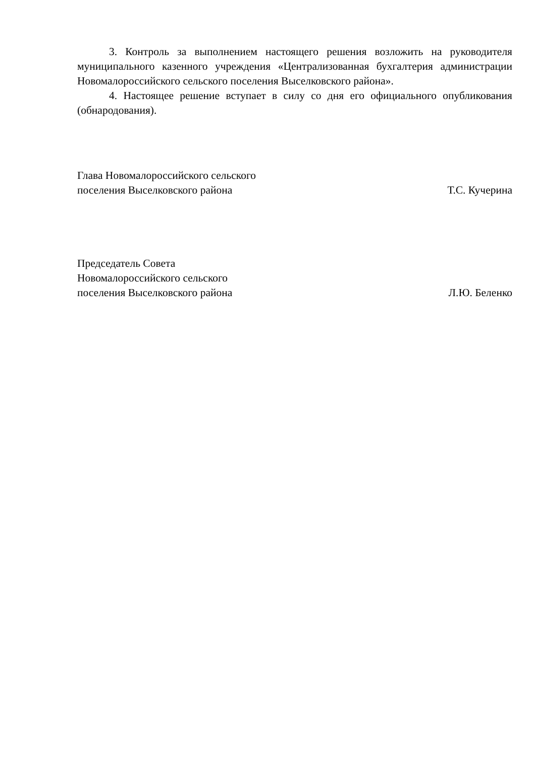3. Контроль за выполнением настоящего решения возложить на руководителя муниципального казенного учреждения «Централизованная бухгалтерия администрации Новомалороссийского сельского поселения Выселковского района».
4. Настоящее решение вступает в силу со дня его официального опубликования (обнародования).
Глава Новомалороссийского сельского
поселения Выселковского района
Т.С. Кучерина
Председатель Совета
Новомалороссийского сельского
поселения Выселковского района
Л.Ю. Беленко